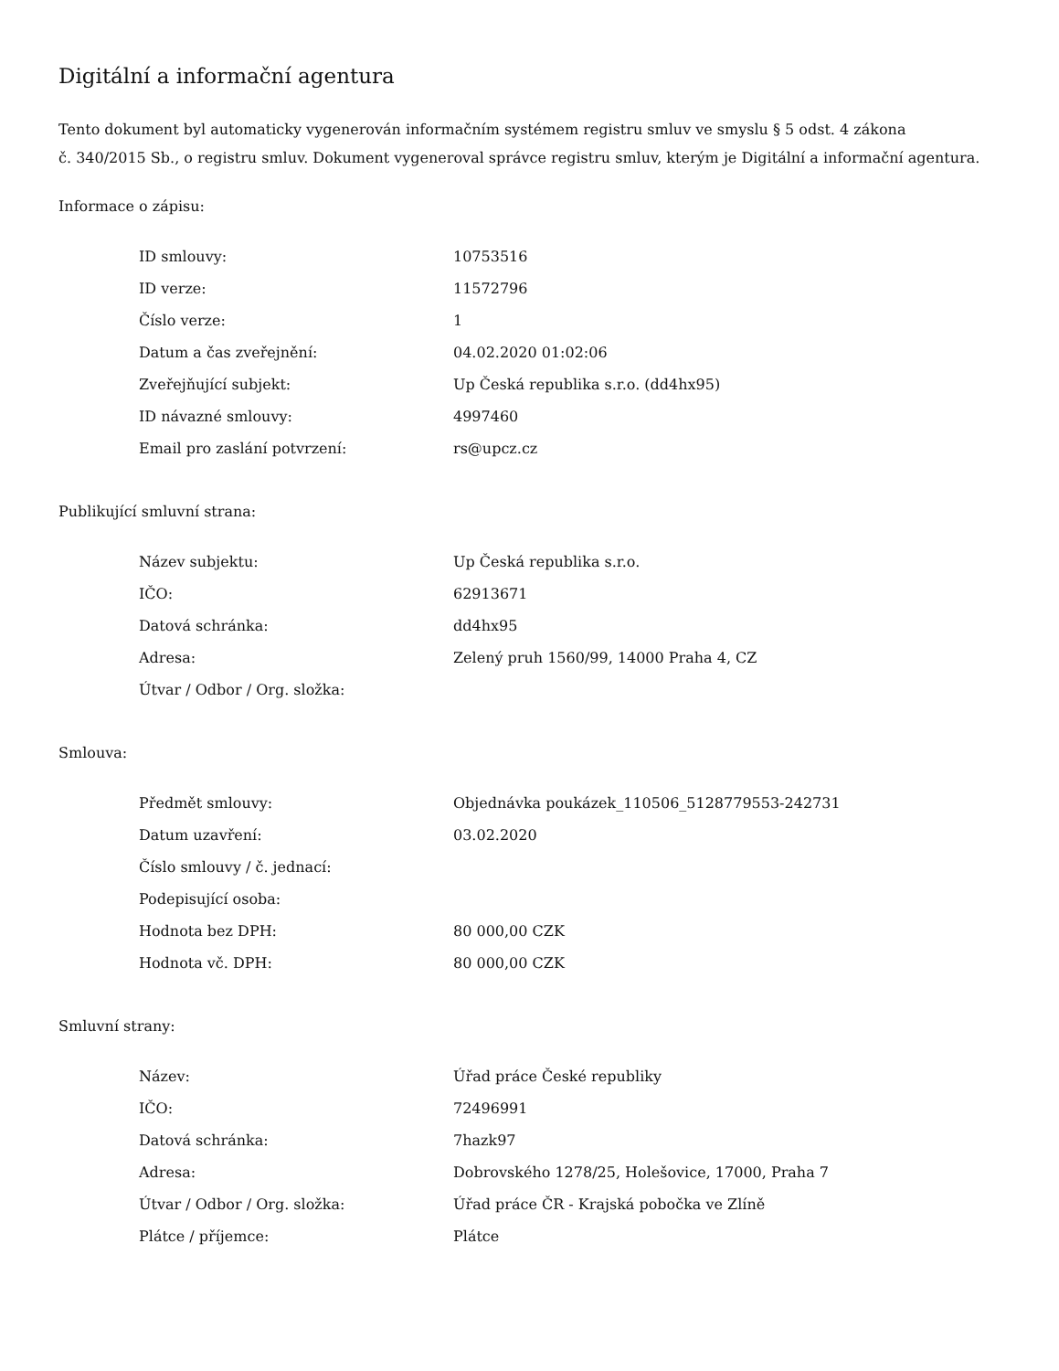Digitální a informační agentura
Tento dokument byl automaticky vygenerován informačním systémem registru smluv ve smyslu § 5 odst. 4 zákona
č. 340/2015 Sb., o registru smluv. Dokument vygeneroval správce registru smluv, kterým je Digitální a informační agentura.
Informace o zápisu:
| ID smlouvy: | 10753516 |
| ID verze: | 11572796 |
| Číslo verze: | 1 |
| Datum a čas zveřejnění: | 04.02.2020 01:02:06 |
| Zveřejňující subjekt: | Up Česká republika s.r.o. (dd4hx95) |
| ID návazné smlouvy: | 4997460 |
| Email pro zaslání potvrzení: | rs@upcz.cz |
Publikující smluvní strana:
| Název subjektu: | Up Česká republika s.r.o. |
| IČO: | 62913671 |
| Datová schránka: | dd4hx95 |
| Adresa: | Zelený pruh 1560/99, 14000 Praha 4, CZ |
| Útvar / Odbor / Org. složka: | |
Smlouva:
| Předmět smlouvy: | Objednávka poukázek_110506_5128779553-242731 |
| Datum uzavření: | 03.02.2020 |
| Číslo smlouvy / č. jednací: | |
| Podepisující osoba: | |
| Hodnota bez DPH: | 80 000,00 CZK |
| Hodnota vč. DPH: | 80 000,00 CZK |
Smluvní strany:
| Název: | Úřad práce České republiky |
| IČO: | 72496991 |
| Datová schránka: | 7hazk97 |
| Adresa: | Dobrovského 1278/25, Holešovice, 17000, Praha 7 |
| Útvar / Odbor / Org. složka: | Úřad práce ČR - Krajská pobočka ve Zlíně |
| Plátce / příjemce: | Plátce |